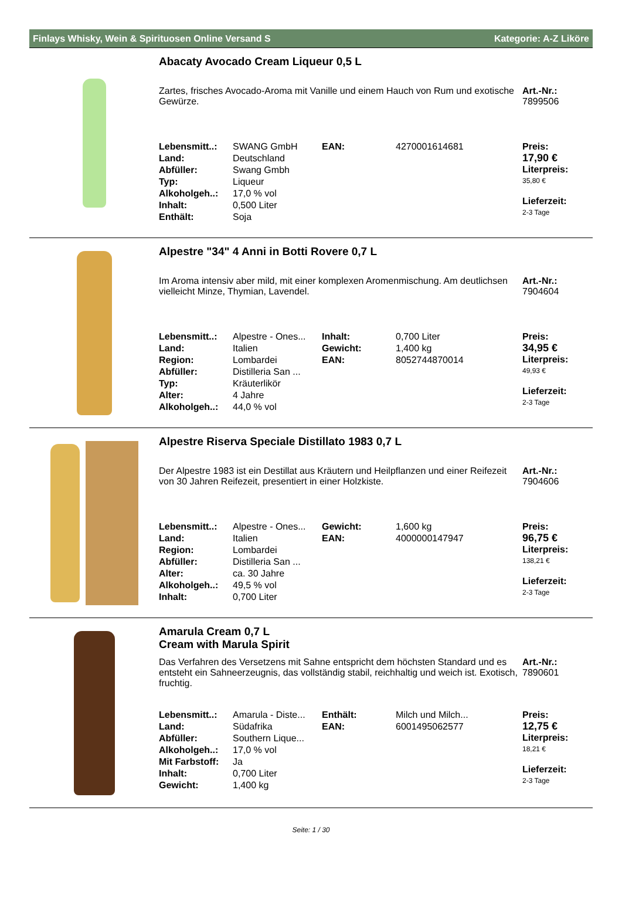Finlays Whisky, Wein & Spirituosen Online Versand S Kategorie: A-Z Liköre
Abacaty Avocado Cream Liqueur 0,5 L
Zartes, frisches Avocado-Aroma mit Vanille und einem Hauch von Rum und exotische Gewürze.
Art.-Nr.:
7899506
| Lebensmitt..: | SWANG GmbH | EAN: | 4270001614681 |
| Land: | Deutschland | | |
| Abfüller: | Swang Gmbh | | |
| Typ: | Liqueur | | |
| Alkoholgeh..: | 17,0 % vol | | |
| Inhalt: | 0,500 Liter | | |
| Enthält: | Soja | | |
Preis:
17,90 €
Literpreis:
35,80 €
Lieferzeit:
2-3 Tage
Alpestre "34" 4 Anni in Botti Rovere 0,7 L
Im Aroma intensiv aber mild, mit einer komplexen Aromenmischung. Am deutlichsen vielleicht Minze, Thymian, Lavendel.
Art.-Nr.:
7904604
| Lebensmitt..: | Alpestre - Ones... | Inhalt: | 0,700 Liter |
| Land: | Italien | Gewicht: | 1,400 kg |
| Region: | Lombardei | EAN: | 8052744870014 |
| Abfüller: | Distilleria San ... | | |
| Typ: | Kräuterlikör | | |
| Alter: | 4 Jahre | | |
| Alkoholgeh..: | 44,0 % vol | | |
Preis:
34,95 €
Literpreis:
49,93 €
Lieferzeit:
2-3 Tage
Alpestre Riserva Speciale Distillato 1983 0,7 L
Der Alpestre 1983 ist ein Destillat aus Kräutern und Heilpflanzen und einer Reifezeit von 30 Jahren Reifezeit, presentiert in einer Holzkiste.
Art.-Nr.:
7904606
| Lebensmitt..: | Alpestre - Ones... | Gewicht: | 1,600 kg |
| Land: | Italien | EAN: | 4000000147947 |
| Region: | Lombardei | | |
| Abfüller: | Distilleria San ... | | |
| Alter: | ca. 30 Jahre | | |
| Alkoholgeh..: | 49,5 % vol | | |
| Inhalt: | 0,700 Liter | | |
Preis:
96,75 €
Literpreis:
138,21 €
Lieferzeit:
2-3 Tage
Amarula Cream 0,7 L
Cream with Marula Spirit
Das Verfahren des Versetzens mit Sahne entspricht dem höchsten Standard und es entsteht ein Sahneerzeugnis, das vollständig stabil, reichhaltig und weich ist. Exotisch, fruchtig.
Art.-Nr.:
7890601
| Lebensmitt..: | Amarula - Diste... | Enthält: | Milch und Milch... |
| Land: | Südafrika | EAN: | 6001495062577 |
| Abfüller: | Southern Lique... | | |
| Alkoholgeh..: | 17,0 % vol | | |
| Mit Farbstoff: | Ja | | |
| Inhalt: | 0,700 Liter | | |
| Gewicht: | 1,400 kg | | |
Preis:
12,75 €
Literpreis:
18,21 €
Lieferzeit:
2-3 Tage
Seite: 1 / 30